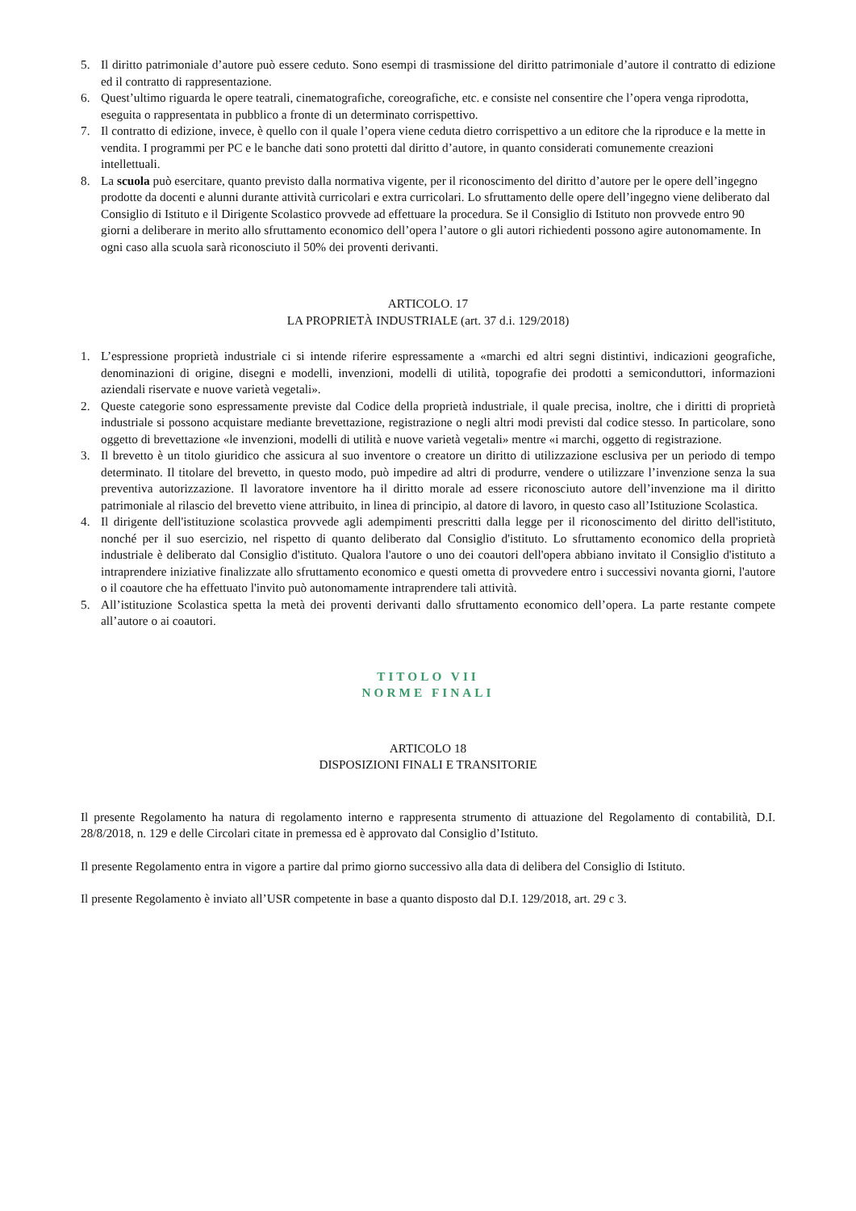5. Il diritto patrimoniale d’autore può essere ceduto. Sono esempi di trasmissione del diritto patrimoniale d’autore il contratto di edizione ed il contratto di rappresentazione.
6. Quest’ultimo riguarda le opere teatrali, cinematografiche, coreografiche, etc. e consiste nel consentire che l’opera venga riprodotta, eseguita o rappresentata in pubblico a fronte di un determinato corrispettivo.
7. Il contratto di edizione, invece, è quello con il quale l’opera viene ceduta dietro corrispettivo a un editore che la riproduce e la mette in vendita. I programmi per PC e le banche dati sono protetti dal diritto d’autore, in quanto considerati comunemente creazioni intellettuali.
8. La scuola può esercitare, quanto previsto dalla normativa vigente, per il riconoscimento del diritto d’autore per le opere dell’ingegno prodotte da docenti e alunni durante attività curricolari e extra curricolari. Lo sfruttamento delle opere dell’ingegno viene deliberato dal Consiglio di Istituto e il Dirigente Scolastico provvede ad effettuare la procedura. Se il Consiglio di Istituto non provvede entro 90 giorni a deliberare in merito allo sfruttamento economico dell’opera l’autore o gli autori richiedenti possono agire autonomamente. In ogni caso alla scuola sarà riconosciuto il 50% dei proventi derivanti.
ARTICOLO. 17
LA PROPRIETÀ INDUSTRIALE (art. 37 d.i. 129/2018)
1. L’espressione proprietà industriale ci si intende riferire espressamente a «marchi ed altri segni distintivi, indicazioni geografiche, denominazioni di origine, disegni e modelli, invenzioni, modelli di utilità, topografie dei prodotti a semiconduttori, informazioni aziendali riservate e nuove varietà vegetali».
2. Queste categorie sono espressamente previste dal Codice della proprietà industriale, il quale precisa, inoltre, che i diritti di proprietà industriale si possono acquistare mediante brevettazione, registrazione o negli altri modi previsti dal codice stesso. In particolare, sono oggetto di brevettazione «le invenzioni, modelli di utilità e nuove varietà vegetali» mentre «i marchi, oggetto di registrazione.
3. Il brevetto è un titolo giuridico che assicura al suo inventore o creatore un diritto di utilizzazione esclusiva per un periodo di tempo determinato. Il titolare del brevetto, in questo modo, può impedire ad altri di produrre, vendere o utilizzare l’invenzione senza la sua preventiva autorizzazione. Il lavoratore inventore ha il diritto morale ad essere riconosciuto autore dell’invenzione ma il diritto patrimoniale al rilascio del brevetto viene attribuito, in linea di principio, al datore di lavoro, in questo caso all’Istituzione Scolastica.
4. Il dirigente dell'istituzione scolastica provvede agli adempimenti prescritti dalla legge per il riconoscimento del diritto dell'istituto, nonché per il suo esercizio, nel rispetto di quanto deliberato dal Consiglio d'istituto. Lo sfruttamento economico della proprietà industriale è deliberato dal Consiglio d'istituto. Qualora l'autore o uno dei coautori dell'opera abbiano invitato il Consiglio d'istituto a intraprendere iniziative finalizzate allo sfruttamento economico e questi ometta di provvedere entro i successivi novanta giorni, l'autore o il coautore che ha effettuato l'invito può autonomamente intraprendere tali attività.
5. All’istituzione Scolastica spetta la metà dei proventi derivanti dallo sfruttamento economico dell’opera. La parte restante compete all’autore o ai coautori.
TITOLO VII
NORME FINALI
ARTICOLO 18
DISPOSIZIONI FINALI E TRANSITORIE
Il presente Regolamento ha natura di regolamento interno e rappresenta strumento di attuazione del Regolamento di contabilità, D.I. 28/8/2018, n. 129 e delle Circolari citate in premessa ed è approvato dal Consiglio d’Istituto.
Il presente Regolamento entra in vigore a partire dal primo giorno successivo alla data di delibera del Consiglio di Istituto.
Il presente Regolamento è inviato all’USR competente in base a quanto disposto dal D.I. 129/2018, art. 29 c 3.